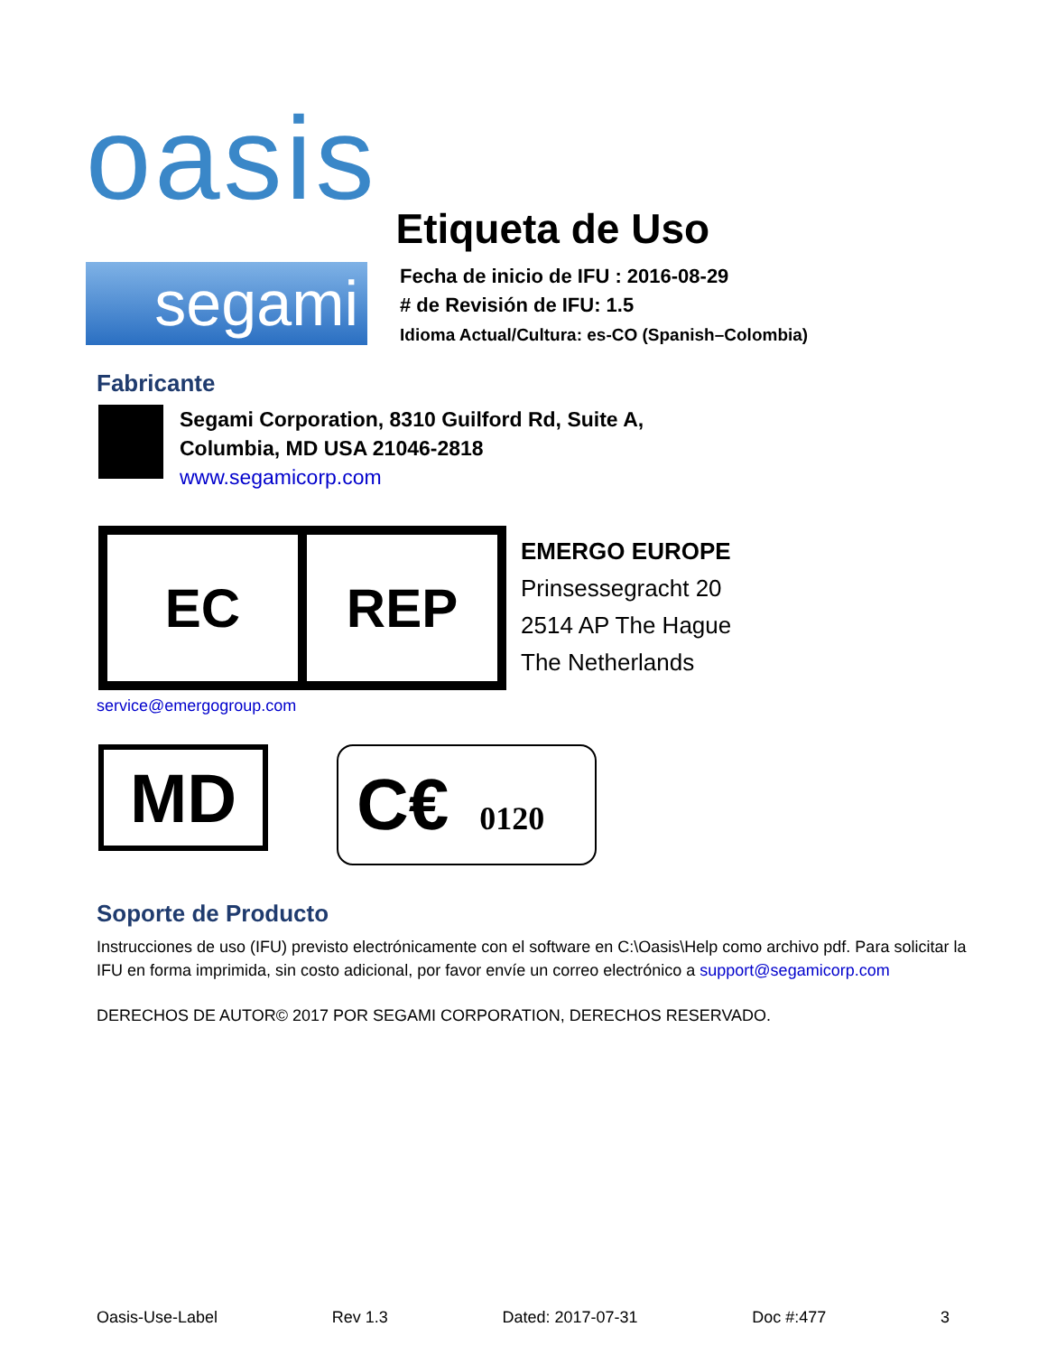oasis
Etiqueta de Uso
segami
Fecha de inicio de IFU : 2016-08-29
# de Revisión de IFU: 1.5
Idioma Actual/Cultura: es-CO (Spanish–Colombia)
Fabricante
Segami Corporation, 8310 Guilford Rd, Suite A,
Columbia, MD USA 21046-2818
www.segamicorp.com
EC REP
EMERGO EUROPE
Prinsessegracht 20
2514 AP The Hague
The Netherlands
service@emergogroup.com
MD
C€ 0120
Soporte de Producto
Instrucciones de uso (IFU) previsto electrónicamente con el software en C:\Oasis\Help como archivo pdf. Para solicitar la IFU en forma imprimida, sin costo adicional, por favor envíe un correo electrónico a support@segamicorp.com
DERECHOS DE AUTOR© 2017 POR SEGAMI CORPORATION, DERECHOS RESERVADO.
Oasis-Use-Label Rev 1.3 Dated: 2017-07-31 Doc #:477 3